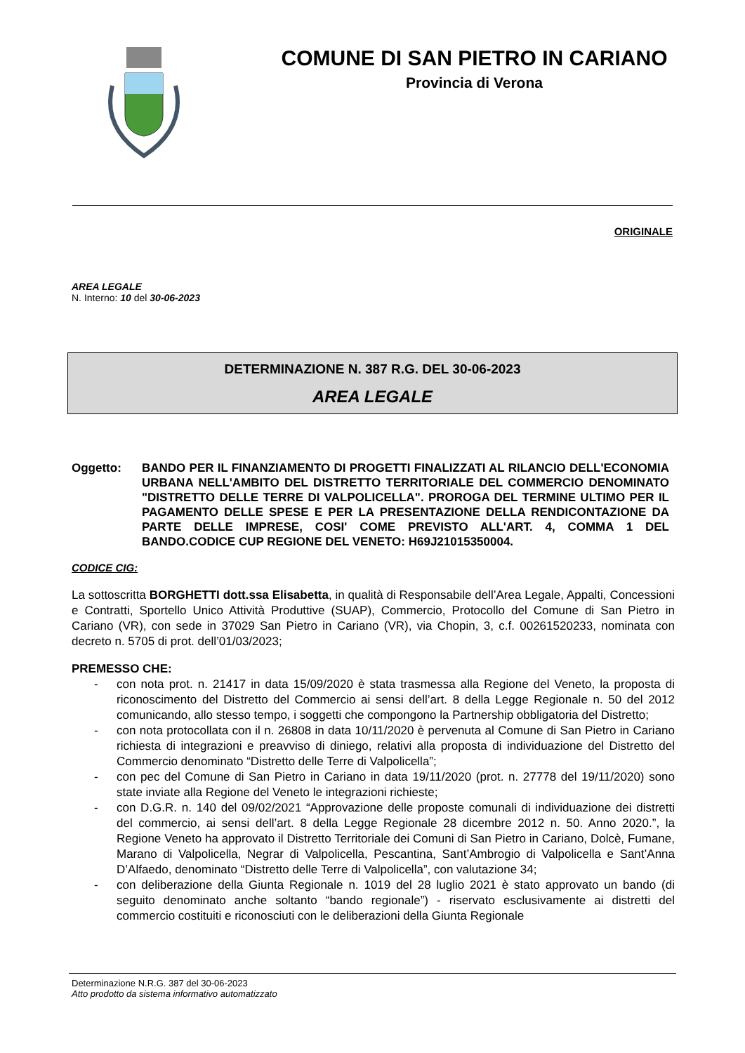COMUNE DI SAN PIETRO IN CARIANO
Provincia di Verona
ORIGINALE
AREA LEGALE
N. Interno: 10 del 30-06-2023
DETERMINAZIONE N. 387 R.G. DEL 30-06-2023
AREA LEGALE
Oggetto: BANDO PER IL FINANZIAMENTO DI PROGETTI FINALIZZATI AL RILANCIO DELL'ECONOMIA URBANA NELL'AMBITO DEL DISTRETTO TERRITORIALE DEL COMMERCIO DENOMINATO "DISTRETTO DELLE TERRE DI VALPOLICELLA". PROROGA DEL TERMINE ULTIMO PER IL PAGAMENTO DELLE SPESE E PER LA PRESENTAZIONE DELLA RENDICONTAZIONE DA PARTE DELLE IMPRESE, COSI' COME PREVISTO ALL'ART. 4, COMMA 1 DEL BANDO.CODICE CUP REGIONE DEL VENETO: H69J21015350004.
CODICE CIG:
La sottoscritta BORGHETTI dott.ssa Elisabetta, in qualità di Responsabile dell’Area Legale, Appalti, Concessioni e Contratti, Sportello Unico Attività Produttive (SUAP), Commercio, Protocollo del Comune di San Pietro in Cariano (VR), con sede in 37029 San Pietro in Cariano (VR), via Chopin, 3, c.f. 00261520233, nominata con decreto n. 5705 di prot. dell’01/03/2023;
PREMESSO CHE:
- con nota prot. n. 21417 in data 15/09/2020 è stata trasmessa alla Regione del Veneto, la proposta di riconoscimento del Distretto del Commercio ai sensi dell’art. 8 della Legge Regionale n. 50 del 2012 comunicando, allo stesso tempo, i soggetti che compongono la Partnership obbligatoria del Distretto;
- con nota protocollata con il n. 26808 in data 10/11/2020 è pervenuta al Comune di San Pietro in Cariano richiesta di integrazioni e preavviso di diniego, relativi alla proposta di individuazione del Distretto del Commercio denominato “Distretto delle Terre di Valpolicella”;
- con pec del Comune di San Pietro in Cariano in data 19/11/2020 (prot. n. 27778 del 19/11/2020) sono state inviate alla Regione del Veneto le integrazioni richieste;
- con D.G.R. n. 140 del 09/02/2021 “Approvazione delle proposte comunali di individuazione dei distretti del commercio, ai sensi dell’art. 8 della Legge Regionale 28 dicembre 2012 n. 50. Anno 2020.”, la Regione Veneto ha approvato il Distretto Territoriale dei Comuni di San Pietro in Cariano, Dolcè, Fumane, Marano di Valpolicella, Negrar di Valpolicella, Pescantina, Sant’Ambrogio di Valpolicella e Sant’Anna D’Alfaedo, denominato “Distretto delle Terre di Valpolicella”, con valutazione 34;
- con deliberazione della Giunta Regionale n. 1019 del 28 luglio 2021 è stato approvato un bando (di seguito denominato anche soltanto “bando regionale”) - riservato esclusivamente ai distretti del commercio costituiti e riconosciuti con le deliberazioni della Giunta Regionale
Determinazione N.R.G. 387 del 30-06-2023
Atto prodotto da sistema informativo automatizzato